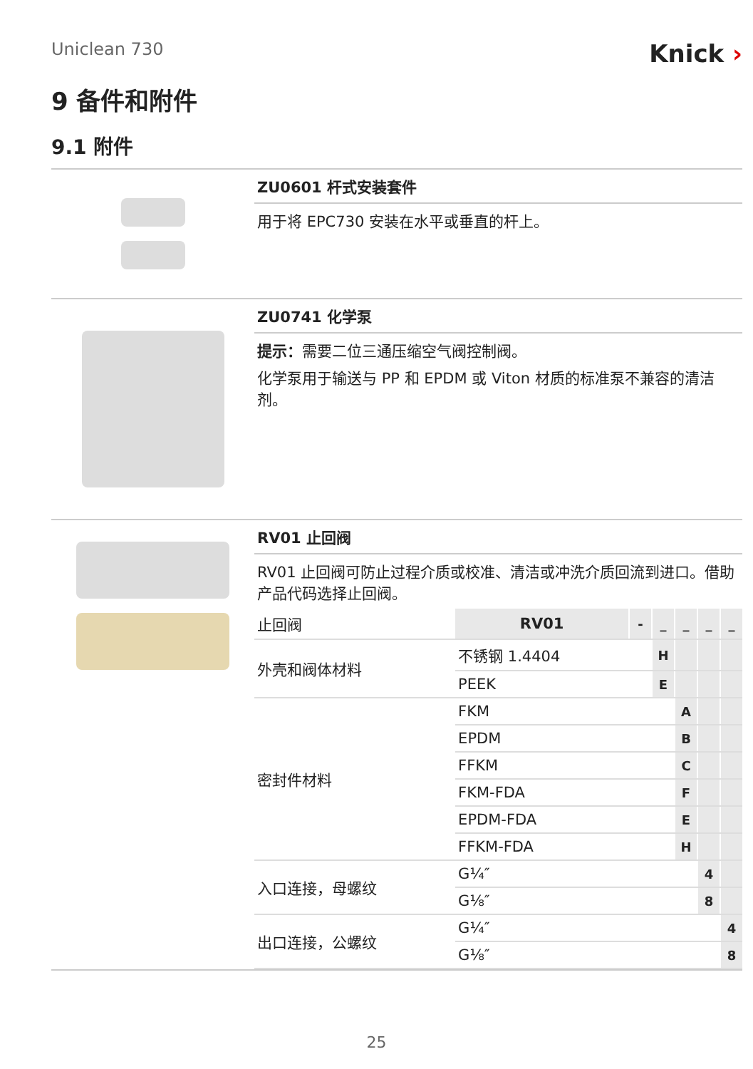Uniclean 730 Knick ›
9 备件和附件
9.1 附件
ZU0601 杆式安装套件
用于将 EPC730 安装在水平或垂直的杆上。
ZU0741 化学泵
提示：需要二位三通压缩空气阀控制阀。
化学泵用于输送与 PP 和 EPDM 或 Viton 材质的标准泵不兼容的清洁剂。
RV01 止回阀
RV01 止回阀可防止过程介质或校准、清洁或冲洗介质回流到进口。借助产品代码选择止回阀。
| 止回阀 | | RV01 | - | _ | _ | _ | _ |
| 外壳和阀体材料 | 不锈钢 1.4404 | | | H | | | |
| | PEEK | | | E | | | |
| 密封件材料 | FKM | | | | A | | |
| | EPDM | | | | B | | |
| | FFKM | | | | C | | |
| | FKM-FDA | | | | F | | |
| | EPDM-FDA | | | | E | | |
| | FFKM-FDA | | | | H | | |
| 入口连接，母螺纹 | G¼″ | | | | | 4 | |
| | G⅛″ | | | | | 8 | |
| 出口连接，公螺纹 | G¼″ | | | | | | 4 |
| | G⅛″ | | | | | | 8 |
25